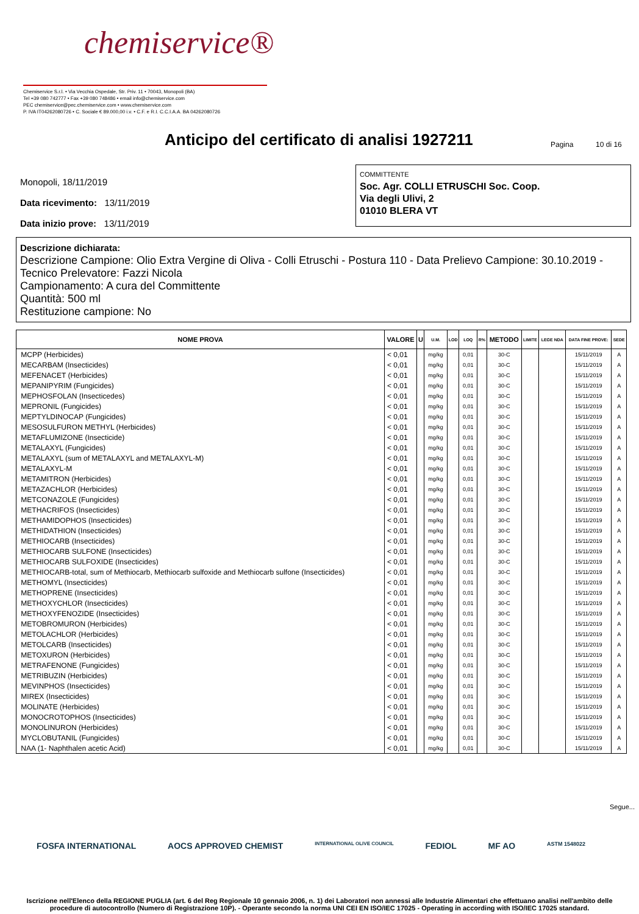chemiservice®
Chemiservice S.r.l. • Via Vecchia Ospedale, Str. Priv. 11 • 70043, Monopoli (BA)
Tel +39 080 742777 • Fax +39 080 748486 • email info@chemiservice.com
PEC chemiservice@pec.chemiservice.com • www.chemiservice.com
P. IVA IT04262080726 • C. Sociale € 89.000,00 i.v. • C.F. e R.I. C.C.I.A.A. BA 04262080726
Anticipo del certificato di analisi 1927211
Pagina 10 di 16
Monopoli, 18/11/2019
Data ricevimento: 13/11/2019
Data inizio prove: 13/11/2019
COMMITTENTE
Soc. Agr. COLLI ETRUSCHI Soc. Coop.
Via degli Ulivi, 2
01010 BLERA VT
Descrizione dichiarata:
Descrizione Campione: Olio Extra Vergine di Oliva - Colli Etruschi - Postura 110 - Data Prelievo Campione: 30.10.2019 - Tecnico Prelevatore: Fazzi Nicola
Campionamento: A cura del Committente
Quantità: 500 ml
Restituzione campione: No
| NOME PROVA | VALORE | U | U.M. | LOD | LOQ | R% | METODO | LIMITE | LEGE NDA | DATA FINE PROVE: | SEDE |
| --- | --- | --- | --- | --- | --- | --- | --- | --- | --- | --- | --- |
| MCPP (Herbicides) | < 0,01 | | mg/kg | | 0,01 | | 30-C | | | 15/11/2019 | A |
| MECARBAM (Insecticides) | < 0,01 | | mg/kg | | 0,01 | | 30-C | | | 15/11/2019 | A |
| MEFENACET (Herbicides) | < 0,01 | | mg/kg | | 0,01 | | 30-C | | | 15/11/2019 | A |
| MEPANIPYRIM (Fungicides) | < 0,01 | | mg/kg | | 0,01 | | 30-C | | | 15/11/2019 | A |
| MEPHOSFOLAN (Insecticedes) | < 0,01 | | mg/kg | | 0,01 | | 30-C | | | 15/11/2019 | A |
| MEPRONIL (Fungicides) | < 0,01 | | mg/kg | | 0,01 | | 30-C | | | 15/11/2019 | A |
| MEPTYLDINOCAP (Fungicides) | < 0,01 | | mg/kg | | 0,01 | | 30-C | | | 15/11/2019 | A |
| MESOSULFURON METHYL (Herbicides) | < 0,01 | | mg/kg | | 0,01 | | 30-C | | | 15/11/2019 | A |
| METAFLUMIZONE (Insecticide) | < 0,01 | | mg/kg | | 0,01 | | 30-C | | | 15/11/2019 | A |
| METALAXYL (Fungicides) | < 0,01 | | mg/kg | | 0,01 | | 30-C | | | 15/11/2019 | A |
| METALAXYL (sum of METALAXYL and METALAXYL-M) | < 0,01 | | mg/kg | | 0,01 | | 30-C | | | 15/11/2019 | A |
| METALAXYL-M | < 0,01 | | mg/kg | | 0,01 | | 30-C | | | 15/11/2019 | A |
| METAMITRON (Herbicides) | < 0,01 | | mg/kg | | 0,01 | | 30-C | | | 15/11/2019 | A |
| METAZACHLOR (Herbicides) | < 0,01 | | mg/kg | | 0,01 | | 30-C | | | 15/11/2019 | A |
| METCONAZOLE (Fungicides) | < 0,01 | | mg/kg | | 0,01 | | 30-C | | | 15/11/2019 | A |
| METHACRIFOS (Insecticides) | < 0,01 | | mg/kg | | 0,01 | | 30-C | | | 15/11/2019 | A |
| METHAMIDOPHOS (Insecticides) | < 0,01 | | mg/kg | | 0,01 | | 30-C | | | 15/11/2019 | A |
| METHIDATHION (Insecticides) | < 0,01 | | mg/kg | | 0,01 | | 30-C | | | 15/11/2019 | A |
| METHIOCARB (Insecticides) | < 0,01 | | mg/kg | | 0,01 | | 30-C | | | 15/11/2019 | A |
| METHIOCARB SULFONE (Insecticides) | < 0,01 | | mg/kg | | 0,01 | | 30-C | | | 15/11/2019 | A |
| METHIOCARB SULFOXIDE (Insecticides) | < 0,01 | | mg/kg | | 0,01 | | 30-C | | | 15/11/2019 | A |
| METHIOCARB-total, sum of Methiocarb, Methiocarb sulfoxide and Methiocarb sulfone (Insecticides) | < 0,01 | | mg/kg | | 0,01 | | 30-C | | | 15/11/2019 | A |
| METHOMYL (Insecticides) | < 0,01 | | mg/kg | | 0,01 | | 30-C | | | 15/11/2019 | A |
| METHOPRENE (Insecticides) | < 0,01 | | mg/kg | | 0,01 | | 30-C | | | 15/11/2019 | A |
| METHOXYCHLOR (Insecticides) | < 0,01 | | mg/kg | | 0,01 | | 30-C | | | 15/11/2019 | A |
| METHOXYFENOZIDE (Insecticides) | < 0,01 | | mg/kg | | 0,01 | | 30-C | | | 15/11/2019 | A |
| METOBROMURON (Herbicides) | < 0,01 | | mg/kg | | 0,01 | | 30-C | | | 15/11/2019 | A |
| METOLACHLOR (Herbicides) | < 0,01 | | mg/kg | | 0,01 | | 30-C | | | 15/11/2019 | A |
| METOLCARB (Insecticides) | < 0,01 | | mg/kg | | 0,01 | | 30-C | | | 15/11/2019 | A |
| METOXURON (Herbicides) | < 0,01 | | mg/kg | | 0,01 | | 30-C | | | 15/11/2019 | A |
| METRAFENONE (Fungicides) | < 0,01 | | mg/kg | | 0,01 | | 30-C | | | 15/11/2019 | A |
| METRIBUZIN (Herbicides) | < 0,01 | | mg/kg | | 0,01 | | 30-C | | | 15/11/2019 | A |
| MEVINPHOS (Insecticides) | < 0,01 | | mg/kg | | 0,01 | | 30-C | | | 15/11/2019 | A |
| MIREX (Insecticides) | < 0,01 | | mg/kg | | 0,01 | | 30-C | | | 15/11/2019 | A |
| MOLINATE (Herbicides) | < 0,01 | | mg/kg | | 0,01 | | 30-C | | | 15/11/2019 | A |
| MONOCROTOPHOS (Insecticides) | < 0,01 | | mg/kg | | 0,01 | | 30-C | | | 15/11/2019 | A |
| MONOLINURON (Herbicides) | < 0,01 | | mg/kg | | 0,01 | | 30-C | | | 15/11/2019 | A |
| MYCLOBUTANIL (Fungicides) | < 0,01 | | mg/kg | | 0,01 | | 30-C | | | 15/11/2019 | A |
| NAA (1- Naphthalen acetic Acid) | < 0,01 | | mg/kg | | 0,01 | | 30-C | | | 15/11/2019 | A |
Segue...
FOSFA INTERNATIONAL AOCS APPROVED CHEMIST INTERNATIONAL OLIVE COUNCIL FEDIOL MF AO ASTM 1548022
Iscrizione nell'Elenco della REGIONE PUGLIA (art. 6 del Reg Regionale 10 gennaio 2006, n. 1) dei Laboratori non annessi alle Industrie Alimentari che effettuano analisi nell'ambito delle procedure di autocontrollo (Numero di Registrazione 10P). - Operante secondo la norma UNI CEI EN ISO/IEC 17025 - Operating in according with ISO/IEC 17025 standard.